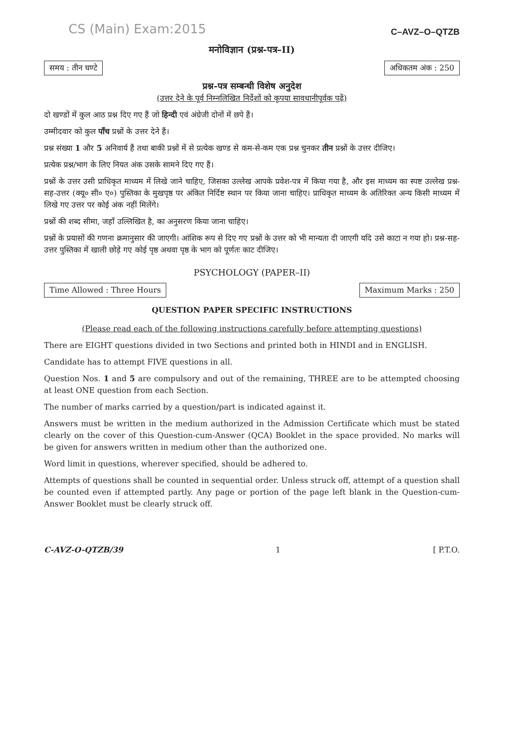CS (Main) Exam:2015
C–AVZ–O–QTZB
मनोविज्ञान (प्रश्न-पत्र–II)
समय : तीन घण्टे अधिकतम अंक : 250
प्रश्न-पत्र सम्बन्धी विशेष अनुदेश
(उत्तर देने के पूर्व निम्नलिखित निर्देशों को कृपया सावधानीपूर्वक पढ़ें)
दो खण्डों में कुल आठ प्रश्न दिए गए हैं जो हिन्दी एवं अंग्रेजी दोनों में छपे हैं।
उम्मीदवार को कुल पाँच प्रश्नों के उत्तर देने हैं।
प्रश्न संख्या 1 और 5 अनिवार्य हैं तथा बाकी प्रश्नों में से प्रत्येक खण्ड से कम-से-कम एक प्रश्न चुनकर तीन प्रश्नों के उत्तर दीजिए।
प्रत्येक प्रश्न/भाग के लिए नियत अंक उसके सामने दिए गए हैं।
प्रश्नों के उत्तर उसी प्राधिकृत माध्यम में लिखे जाने चाहिए, जिसका उल्लेख आपके प्रवेश-पत्र में किया गया है, और इस माध्यम का स्पष्ट उल्लेख प्रश्न-सह-उत्तर (क्यू० सी० ए०) पुस्तिका के मुखपृष्ठ पर अंकित निर्दिष्ट स्थान पर किया जाना चाहिए। प्राधिकृत माध्यम के अतिरिक्त अन्य किसी माध्यम में लिखे गए उत्तर पर कोई अंक नहीं मिलेंगे।
प्रश्नों की शब्द सीमा, जहाँ उल्लिखित है, का अनुसरण किया जाना चाहिए।
प्रश्नों के प्रयासों की गणना क्रमानुसार की जाएगी। आंशिक रूप से दिए गए प्रश्नों के उत्तर को भी मान्यता दी जाएगी यदि उसे काटा न गया हो। प्रश्न-सह-उत्तर पुस्तिका में खाली छोड़े गए कोई पृष्ठ अथवा पृष्ठ के भाग को पूर्णतः काट दीजिए।
PSYCHOLOGY (PAPER–II)
Time Allowed : Three Hours Maximum Marks : 250
QUESTION PAPER SPECIFIC INSTRUCTIONS
(Please read each of the following instructions carefully before attempting questions)
There are EIGHT questions divided in two Sections and printed both in HINDI and in ENGLISH.
Candidate has to attempt FIVE questions in all.
Question Nos. 1 and 5 are compulsory and out of the remaining, THREE are to be attempted choosing at least ONE question from each Section.
The number of marks carried by a question/part is indicated against it.
Answers must be written in the medium authorized in the Admission Certificate which must be stated clearly on the cover of this Question-cum-Answer (QCA) Booklet in the space provided. No marks will be given for answers written in medium other than the authorized one.
Word limit in questions, wherever specified, should be adhered to.
Attempts of questions shall be counted in sequential order. Unless struck off, attempt of a question shall be counted even if attempted partly. Any page or portion of the page left blank in the Question-cum-Answer Booklet must be clearly struck off.
C-AVZ-O-QTZB/39 1 [ P.T.O.